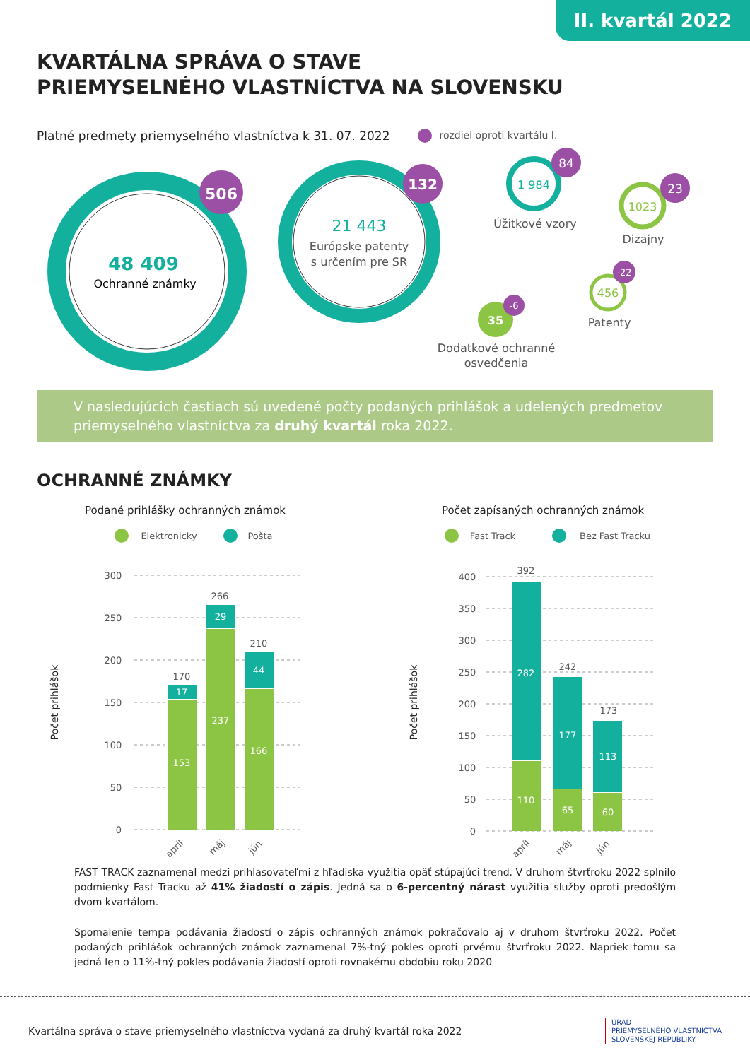II. kvartál 2022
KVARTÁLNA SPRÁVA O STAVE
PRIEMYSELNÉHO VLASTNÍCTVA NA SLOVENSKU
Platné predmety priemyselného vlastníctva k 31. 07. 2022 rozdiel oproti kvartálu I.
48 409
Ochranné známky
506
21 443
Európske patenty
s určením pre SR
132
1 984
84
Úžitkové vzory
1023
23
Dizajny
456
-22
Patenty
35
-6
Dodatkové ochranné
osvedčenia
V nasledujúcich častiach sú uvedené počty podaných prihlášok a udelených predmetov priemyselného vlastníctva za druhý kvartál roka 2022.
OCHRANNÉ ZNÁMKY
Podané prihlášky ochranných známok
Elektronicky
Pošta
Počet prihlášok
300
250
200
150
100
50
0
153
17
237
29
166
44
170
266
210
apríl
máj
jún
Počet zapísaných ochranných známok
Fast Track
Bez Fast Tracku
Počet prihlášok
400
350
300
250
200
150
100
50
0
110
282
65
177
60
113
392
242
173
apríl
máj
jún
FAST TRACK zaznamenal medzi prihlasovateľmi z hľadiska využitia opäť stúpajúci trend. V druhom štvrťroku 2022 splnilo podmienky Fast Tracku až 41% žiadostí o zápis. Jedná sa o 6-percentný nárast využitia služby oproti predošlým dvom kvartálom.
Spomalenie tempa podávania žiadostí o zápis ochranných známok pokračovalo aj v druhom štvrťroku 2022. Počet podaných prihlášok ochranných známok zaznamenal 7%-tný pokles oproti prvému štvrťroku 2022. Napriek tomu sa jedná len o 11%-tný pokles podávania žiadostí oproti rovnakému obdobiu roku 2020
Kvartálna správa o stave priemyselného vlastníctva vydaná za druhý kvartál roka 2022 ÚRAD
PRIEMYSELNÉHO VLASTNÍCTVA
SLOVENSKEJ REPUBLIKY